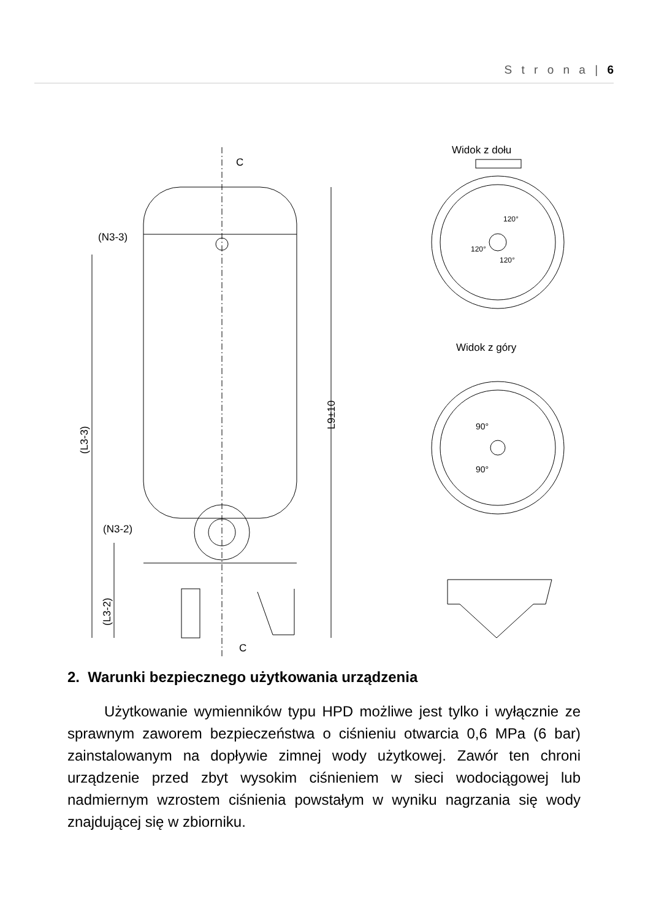S t r o n a | 6
C
C
(N3-3)
(N3-2)
Widok z dołu
Widok z góry
120°
120°
120°
90°
90°
L9±10
(L3-3)
(L3-2)
2. Warunki bezpiecznego użytkowania urządzenia
Użytkowanie wymienników typu HPD możliwe jest tylko i wyłącznie ze sprawnym zaworem bezpieczeństwa o ciśnieniu otwarcia 0,6 MPa (6 bar) zainstalowanym na dopływie zimnej wody użytkowej. Zawór ten chroni urządzenie przed zbyt wysokim ciśnieniem w sieci wodociągowej lub nadmiernym wzrostem ciśnienia powstałym w wyniku nagrzania się wody znajdującej się w zbiorniku.